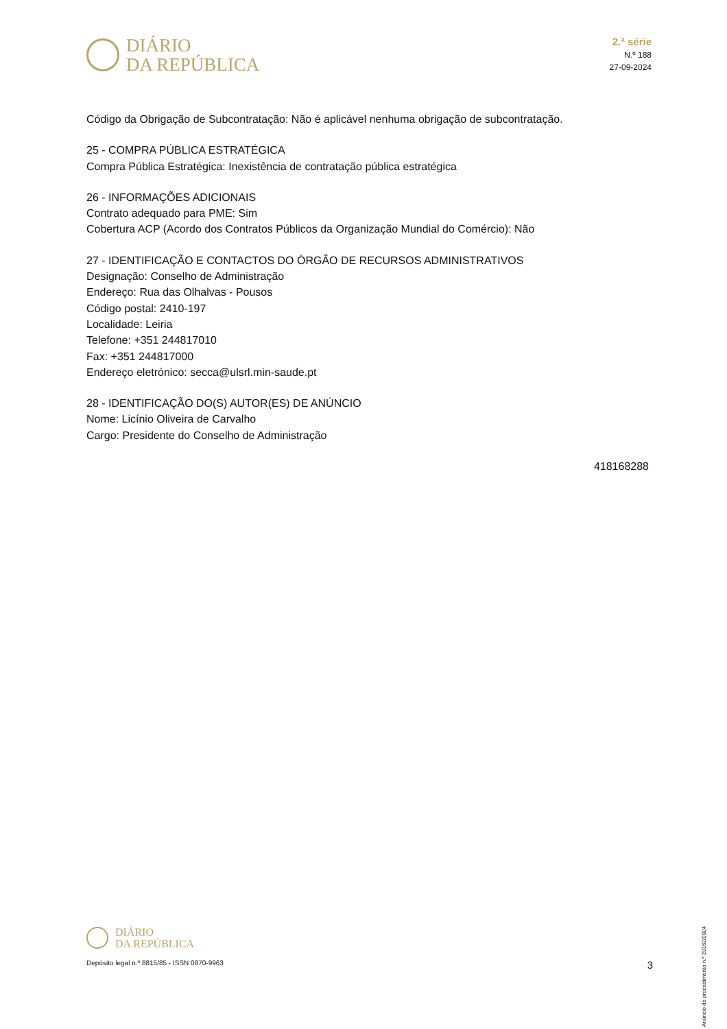DIÁRIO
DA REPÚBLICA
2.ª série
N.º 188
27-09-2024
Código da Obrigação de Subcontratação: Não é aplicável nenhuma obrigação de subcontratação.
25 - COMPRA PÚBLICA ESTRATÉGICA
Compra Pública Estratégica: Inexistência de contratação pública estratégica
26 - INFORMAÇÕES ADICIONAIS
Contrato adequado para PME: Sim
Cobertura ACP (Acordo dos Contratos Públicos da Organização Mundial do Comércio): Não
27 - IDENTIFICAÇÃO E CONTACTOS DO ÓRGÃO DE RECURSOS ADMINISTRATIVOS
Designação: Conselho de Administração
Endereço: Rua das Olhalvas - Pousos
Código postal: 2410-197
Localidade: Leiria
Telefone: +351 244817010
Fax: +351 244817000
Endereço eletrónico: secca@ulsrl.min-saude.pt
28 - IDENTIFICAÇÃO DO(S) AUTOR(ES) DE ANÚNCIO
Nome: Licínio Oliveira de Carvalho
Cargo: Presidente do Conselho de Administração
418168288
Anúncio de procedimento n.º 20162/2024
DIÁRIO
DA REPÚBLICA
Depósito legal n.º 8815/85 - ISSN 0870-9963 3